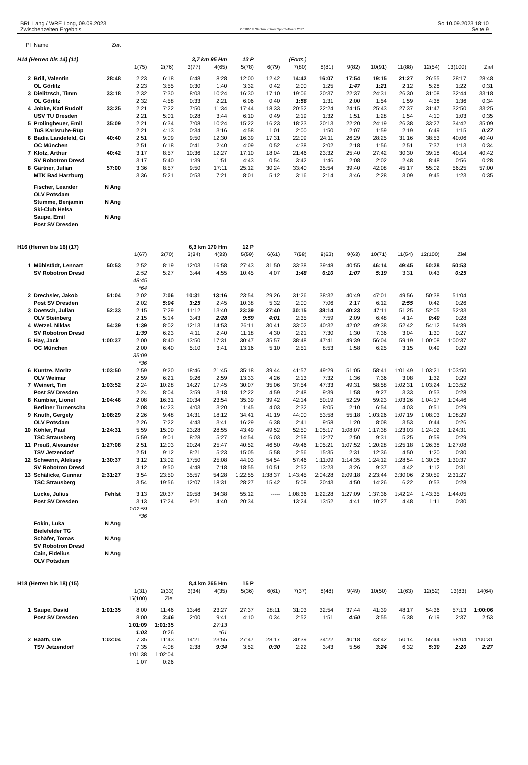BRL Lang / WRE Long, 09.09.2023
Zwischenzeiten Ergebnis
OE2010 © Stephan Krämer SportSoftware 2017
So 10.09.2023 18:10
Seite 9
| Pl | Name | Zeit | | | | | | | | | | | | | | |
| H14 (Herren bis 14) (11) | | | | | 3,7 km 95 Hm | | 13 P | | (Forts.) | | | | | | | |
| | | | 1(75) | 2(76) | 3(77) | 4(65) | 5(78) | 6(79) | 7(80) | 8(81) | 9(82) | 10(91) | 11(88) | 12(54) | 13(100) | Ziel |
| 2 | Brill, Valentin | 28:48 | 2:23 | 6:18 | 6:48 | 8:28 | 12:00 | 12:42 | 14:42 | 16:07 | 17:54 | 19:15 | 21:27 | 26:55 | 28:17 | 28:48 |
| | OL Görlitz | | 2:23 | 3:55 | 0:30 | 1:40 | 3:32 | 0:42 | 2:00 | 1:25 | 1:47 | 1:21 | 2:12 | 5:28 | 1:22 | 0:31 |
| 3 | Dielitzsch, Timm | 33:18 | 2:32 | 7:30 | 8:03 | 10:24 | 16:30 | 17:10 | 19:06 | 20:37 | 22:37 | 24:31 | 26:30 | 31:08 | 32:44 | 33:18 |
| | OL Görlitz | | 2:32 | 4:58 | 0:33 | 2:21 | 6:06 | 0:40 | 1:56 | 1:31 | 2:00 | 1:54 | 1:59 | 4:38 | 1:36 | 0:34 |
| 4 | Jobke, Karl Rudolf | 33:25 | 2:21 | 7:22 | 7:50 | 11:34 | 17:44 | 18:33 | 20:52 | 22:24 | 24:15 | 25:43 | 27:37 | 31:47 | 32:50 | 33:25 |
| | USV TU Dresden | | 2:21 | 5:01 | 0:28 | 3:44 | 6:10 | 0:49 | 2:19 | 1:32 | 1:51 | 1:28 | 1:54 | 4:10 | 1:03 | 0:35 |
| 5 | Prolingheuer, Emil | 35:09 | 2:21 | 6:34 | 7:08 | 10:24 | 15:22 | 16:23 | 18:23 | 20:13 | 22:20 | 24:19 | 26:38 | 33:27 | 34:42 | 35:09 |
| | TuS Karlsruhe-Rüp | | 2:21 | 4:13 | 0:34 | 3:16 | 4:58 | 1:01 | 2:00 | 1:50 | 2:07 | 1:59 | 2:19 | 6:49 | 1:15 | 0:27 |
| 6 | Badia Landefeld, Gi | 40:40 | 2:51 | 9:09 | 9:50 | 12:30 | 16:39 | 17:31 | 22:09 | 24:11 | 26:29 | 28:25 | 31:16 | 38:53 | 40:06 | 40:40 |
| | OC München | | 2:51 | 6:18 | 0:41 | 2:40 | 4:09 | 0:52 | 4:38 | 2:02 | 2:18 | 1:56 | 2:51 | 7:37 | 1:13 | 0:34 |
| 7 | Klotz, Arthur | 40:42 | 3:17 | 8:57 | 10:36 | 12:27 | 17:10 | 18:04 | 21:46 | 23:32 | 25:40 | 27:42 | 30:30 | 39:18 | 40:14 | 40:42 |
| | SV Robotron Dresd | | 3:17 | 5:40 | 1:39 | 1:51 | 4:43 | 0:54 | 3:42 | 1:46 | 2:08 | 2:02 | 2:48 | 8:48 | 0:56 | 0:28 |
| 8 | Gärtner, Julian | 57:00 | 3:36 | 8:57 | 9:50 | 17:11 | 25:12 | 30:24 | 33:40 | 35:54 | 39:40 | 42:08 | 45:17 | 55:02 | 56:25 | 57:00 |
| | MTK Bad Harzburg | | 3:36 | 5:21 | 0:53 | 7:21 | 8:01 | 5:12 | 3:16 | 2:14 | 3:46 | 2:28 | 3:09 | 9:45 | 1:23 | 0:35 |
| | Fischer, Leander | N Ang | | | | | | | | | | | | | | |
| | OLV Potsdam | | | | | | | | | | | | | | | |
| | Stumme, Benjamin | N Ang | | | | | | | | | | | | | | |
| | Ski-Club Helsa | | | | | | | | | | | | | | | |
| | Saupe, Emil | N Ang | | | | | | | | | | | | | | |
| | Post SV Dresden | | | | | | | | | | | | | | | |
| H16 (Herren bis 16) (17) | | | | | 6,3 km 170 Hm | | 12 P | | | | | | | | | |
| | | | 1(67) | 2(70) | 3(34) | 4(33) | 5(59) | 6(61) | 7(58) | 8(62) | 9(63) | 10(71) | 11(54) | 12(100) | Ziel | |
| 1 | Mühlstädt, Lennart | 50:53 | 2:52 | 8:19 | 12:03 | 16:58 | 27:43 | 31:50 | 33:38 | 39:48 | 40:55 | 46:14 | 49:45 | 50:28 | 50:53 | |
| | SV Robotron Dresd | | 2:52 | 5:27 | 3:44 | 4:55 | 10:45 | 4:07 | 1:48 | 6:10 | 1:07 | 5:19 | 3:31 | 0:43 | 0:25 | |
| | | | 48:45 | | | | | | | | | | | | | |
| | | | *64 | | | | | | | | | | | | | |
| 2 | Drechsler, Jakob | 51:04 | 2:02 | 7:06 | 10:31 | 13:16 | 23:54 | 29:26 | 31:26 | 38:32 | 40:49 | 47:01 | 49:56 | 50:38 | 51:04 | |
| | Post SV Dresden | | 2:02 | 5:04 | 3:25 | 2:45 | 10:38 | 5:32 | 2:00 | 7:06 | 2:17 | 6:12 | 2:55 | 0:42 | 0:26 | |
| 3 | Doetsch, Julian | 52:33 | 2:15 | 7:29 | 11:12 | 13:40 | 23:39 | 27:40 | 30:15 | 38:14 | 40:23 | 47:11 | 51:25 | 52:05 | 52:33 | |
| | OLV Steinberg | | 2:15 | 5:14 | 3:43 | 2:28 | 9:59 | 4:01 | 2:35 | 7:59 | 2:09 | 6:48 | 4:14 | 0:40 | 0:28 | |
| 4 | Wetzel, Niklas | 54:39 | 1:39 | 8:02 | 12:13 | 14:53 | 26:11 | 30:41 | 33:02 | 40:32 | 42:02 | 49:38 | 52:42 | 54:12 | 54:39 | |
| | SV Robotron Dresd | | 1:39 | 6:23 | 4:11 | 2:40 | 11:18 | 4:30 | 2:21 | 7:30 | 1:30 | 7:36 | 3:04 | 1:30 | 0:27 | |
| 5 | Hay, Jack | 1:00:37 | 2:00 | 8:40 | 13:50 | 17:31 | 30:47 | 35:57 | 38:48 | 47:41 | 49:39 | 56:04 | 59:19 | 1:00:08 | 1:00:37 | |
| | OC München | | 2:00 | 6:40 | 5:10 | 3:41 | 13:16 | 5:10 | 2:51 | 8:53 | 1:58 | 6:25 | 3:15 | 0:49 | 0:29 | |
| | | | 35:09 | | | | | | | | | | | | | |
| | | | *36 | | | | | | | | | | | | | |
| 6 | Kuntze, Moritz | 1:03:50 | 2:59 | 9:20 | 18:46 | 21:45 | 35:18 | 39:44 | 41:57 | 49:29 | 51:05 | 58:41 | 1:01:49 | 1:03:21 | 1:03:50 | |
| | OLV Weimar | | 2:59 | 6:21 | 9:26 | 2:59 | 13:33 | 4:26 | 2:13 | 7:32 | 1:36 | 7:36 | 3:08 | 1:32 | 0:29 | |
| 7 | Weinert, Tim | 1:03:52 | 2:24 | 10:28 | 14:27 | 17:45 | 30:07 | 35:06 | 37:54 | 47:33 | 49:31 | 58:58 | 1:02:31 | 1:03:24 | 1:03:52 | |
| | Post SV Dresden | | 2:24 | 8:04 | 3:59 | 3:18 | 12:22 | 4:59 | 2:48 | 9:39 | 1:58 | 9:27 | 3:33 | 0:53 | 0:28 | |
| 8 | Kumbier, Lionel | 1:04:46 | 2:08 | 16:31 | 20:34 | 23:54 | 35:39 | 39:42 | 42:14 | 50:19 | 52:29 | 59:23 | 1:03:26 | 1:04:17 | 1:04:46 | |
| | Berliner Turnerscha | | 2:08 | 14:23 | 4:03 | 3:20 | 11:45 | 4:03 | 2:32 | 8:05 | 2:10 | 6:54 | 4:03 | 0:51 | 0:29 | |
| 9 | Knuth, Gergely | 1:08:29 | 2:26 | 9:48 | 14:31 | 18:12 | 34:41 | 41:19 | 44:00 | 53:58 | 55:18 | 1:03:26 | 1:07:19 | 1:08:03 | 1:08:29 | |
| | OLV Potsdam | | 2:26 | 7:22 | 4:43 | 3:41 | 16:29 | 6:38 | 2:41 | 9:58 | 1:20 | 8:08 | 3:53 | 0:44 | 0:26 | |
| 10 | Köhler, Paul | 1:24:31 | 5:59 | 15:00 | 23:28 | 28:55 | 43:49 | 49:52 | 52:50 | 1:05:17 | 1:08:07 | 1:17:38 | 1:23:03 | 1:24:02 | 1:24:31 | |
| | TSC Strausberg | | 5:59 | 9:01 | 8:28 | 5:27 | 14:54 | 6:03 | 2:58 | 12:27 | 2:50 | 9:31 | 5:25 | 0:59 | 0:29 | |
| 11 | Preuß, Alexander | 1:27:08 | 2:51 | 12:03 | 20:24 | 25:47 | 40:52 | 46:50 | 49:46 | 1:05:21 | 1:07:52 | 1:20:28 | 1:25:18 | 1:26:38 | 1:27:08 | |
| | TSV Jetzendorf | | 2:51 | 9:12 | 8:21 | 5:23 | 15:05 | 5:58 | 2:56 | 15:35 | 2:31 | 12:36 | 4:50 | 1:20 | 0:30 | |
| 12 | Schwenn, Aleksey | 1:30:37 | 3:12 | 13:02 | 17:50 | 25:08 | 44:03 | 54:54 | 57:46 | 1:11:09 | 1:14:35 | 1:24:12 | 1:28:54 | 1:30:06 | 1:30:37 | |
| | SV Robotron Dresd | | 3:12 | 9:50 | 4:48 | 7:18 | 18:55 | 10:51 | 2:52 | 13:23 | 3:26 | 9:37 | 4:42 | 1:12 | 0:31 | |
| 13 | Schälicke, Gunnar | 2:31:27 | 3:54 | 23:50 | 35:57 | 54:28 | 1:22:55 | 1:38:37 | 1:43:45 | 2:04:28 | 2:09:18 | 2:23:44 | 2:30:06 | 2:30:59 | 2:31:27 | |
| | TSC Strausberg | | 3:54 | 19:56 | 12:07 | 18:31 | 28:27 | 15:42 | 5:08 | 20:43 | 4:50 | 14:26 | 6:22 | 0:53 | 0:28 | |
| | Lucke, Julius | Fehlst | 3:13 | 20:37 | 29:58 | 34:38 | 55:12 | ----- | 1:08:36 | 1:22:28 | 1:27:09 | 1:37:36 | 1:42:24 | 1:43:35 | 1:44:05 | |
| | Post SV Dresden | | 3:13 | 17:24 | 9:21 | 4:40 | 20:34 | | 13:24 | 13:52 | 4:41 | 10:27 | 4:48 | 1:11 | 0:30 | |
| | | | 1:02:59 | | | | | | | | | | | | | |
| | | | *36 | | | | | | | | | | | | | |
| | Fokin, Luka | N Ang | | | | | | | | | | | | | | |
| | Bielefelder TG | | | | | | | | | | | | | | | |
| | Schäfer, Tomas | N Ang | | | | | | | | | | | | | | |
| | SV Robotron Dresd | | | | | | | | | | | | | | | |
| | Cain, Fidelius | N Ang | | | | | | | | | | | | | | |
| | OLV Potsdam | | | | | | | | | | | | | | | |
| H18 (Herren bis 18) (15) | | | | | 8,4 km 265 Hm | | 15 P | | | | | | | | | |
| | | | 1(31) | 2(33) | 3(34) | 4(35) | 5(36) | 6(61) | 7(37) | 8(48) | 9(49) | 10(50) | 11(63) | 12(52) | 13(83) | 14(64) |
| | | | 15(100) | Ziel | | | | | | | | | | | | |
| 1 | Saupe, David | 1:01:35 | 8:00 | 11:46 | 13:46 | 23:27 | 27:37 | 28:11 | 31:03 | 32:54 | 37:44 | 41:39 | 48:17 | 54:36 | 57:13 | 1:00:06 |
| | Post SV Dresden | | 8:00 | 3:46 | 2:00 | 9:41 | 4:10 | 0:34 | 2:52 | 1:51 | 4:50 | 3:55 | 6:38 | 6:19 | 2:37 | 2:53 |
| | | | 1:01:09 | 1:01:35 | | 27:13 | | | | | | | | | | |
| | | | 1:03 | 0:26 | | *61 | | | | | | | | | | |
| 2 | Baath, Ole | 1:02:04 | 7:35 | 11:43 | 14:21 | 23:55 | 27:47 | 28:17 | 30:39 | 34:22 | 40:18 | 43:42 | 50:14 | 55:44 | 58:04 | 1:00:31 |
| | TSV Jetzendorf | | 7:35 | 4:08 | 2:38 | 9:34 | 3:52 | 0:30 | 2:22 | 3:43 | 5:56 | 3:24 | 6:32 | 5:30 | 2:20 | 2:27 |
| | | | 1:01:38 | 1:02:04 | | | | | | | | | | | | |
| | | | 1:07 | 0:26 | | | | | | | | | | | | |